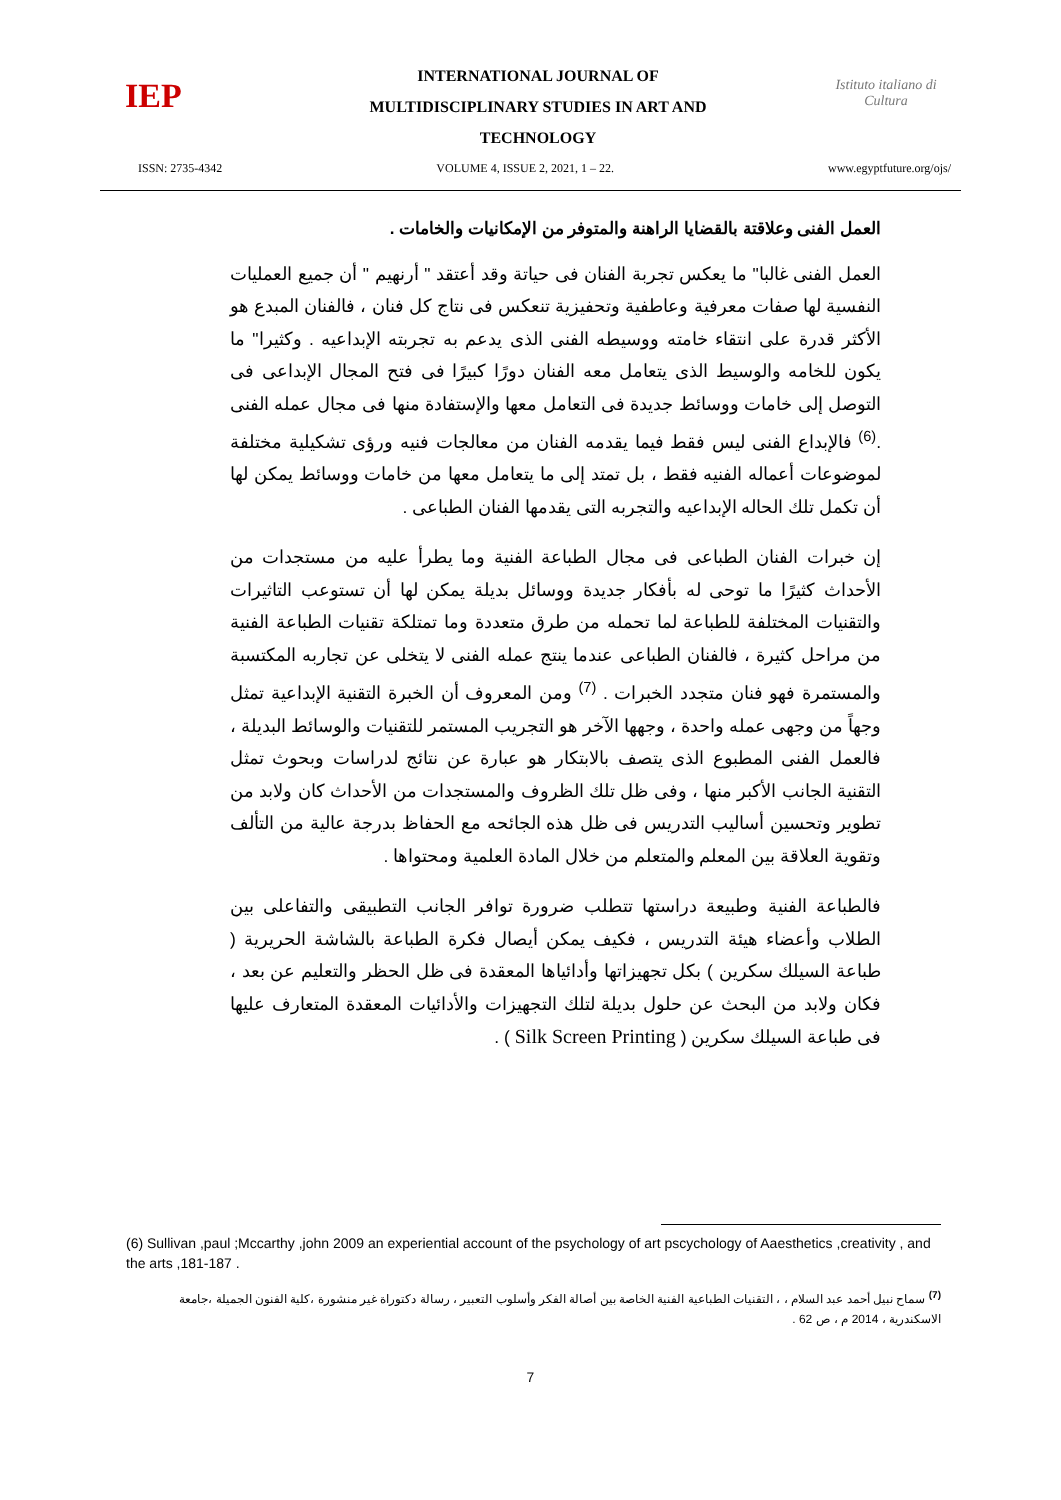IEP
INTERNATIONAL JOURNAL OF
MULTIDISCIPLINARY STUDIES IN ART AND
TECHNOLOGY
Istituto italiano di Cultura
ISSN: 2735-4342 VOLUME 4, ISSUE 2, 2021, 1 – 22. www.egyptfuture.org/ojs/
العمل الفنى وعلاقتة بالقضايا الراهنة والمتوفر من الإمكانيات والخامات .
العمل الفنى غالبا" ما يعكس تجربة الفنان فى حياتة وقد أعتقد " أرنهيم " أن جميع العمليات النفسية لها صفات معرفية وعاطفية وتحفيزية تنعكس فى نتاج كل فنان ، فالفنان المبدع هو الأكثر قدرة على انتقاء خامته ووسيطه الفنى الذى يدعم به تجربته الإبداعيه . وكثيرا" ما يكون للخامه والوسيط الذى يتعامل معه الفنان دورًا كبيرًا فى فتح المجال الإبداعى فى التوصل إلى خامات ووسائط جديدة فى التعامل معها والإستفادة منها فى مجال عمله الفنى .<sup>(6)</sup> فالإبداع الفنى ليس فقط فيما يقدمه الفنان من معالجات فنيه ورؤى تشكيلية مختلفة لموضوعات أعماله الفنيه فقط ، بل تمتد إلى ما يتعامل معها من خامات ووسائط يمكن لها أن تكمل تلك الحاله الإبداعيه والتجربه التى يقدمها الفنان الطباعى .
إن خبرات الفنان الطباعى فى مجال الطباعة الفنية وما يطرأ عليه من مستجدات من الأحداث كثيرًا ما توحى له بأفكار جديدة ووسائل بديلة يمكن لها أن تستوعب التاثيرات والتقنيات المختلفة للطباعة لما تحمله من طرق متعددة وما تمتلكة تقنيات الطباعة الفنية من مراحل كثيرة ، فالفنان الطباعى عندما ينتج عمله الفنى لا يتخلى عن تجاربه المكتسبة والمستمرة فهو فنان متجدد الخبرات . <sup>(7)</sup> ومن المعروف أن الخبرة التقنية الإبداعية تمثل وجهاً من وجهى عمله واحدة ، وجهها الآخر هو التجريب المستمر للتقنيات والوسائط البديلة ، فالعمل الفنى المطبوع الذى يتصف بالابتكار هو عبارة عن نتائج لدراسات وبحوث تمثل التقنية الجانب الأكبر منها ، وفى ظل تلك الظروف والمستجدات من الأحداث كان ولابد من تطوير وتحسين أساليب التدريس فى ظل هذه الجائحه مع الحفاظ بدرجة عالية من التألف وتقوية العلاقة بين المعلم والمتعلم من خلال المادة العلمية ومحتواها .
فالطباعة الفنية وطبيعة دراستها تتطلب ضرورة توافر الجانب التطبيقى والتفاعلى بين الطلاب وأعضاء هيئة التدريس ، فكيف يمكن أيصال فكرة الطباعة بالشاشة الحريرية ( طباعة السيلك سكرين ) بكل تجهيزاتها وأدائياها المعقدة فى ظل الحظر والتعليم عن بعد ، فكان ولابد من البحث عن حلول بديلة لتلك التجهيزات والأدائيات المعقدة المتعارف عليها فى طباعة السيلك سكرين ( Silk Screen Printing ) .
(6) Sullivan ,paul ;Mccarthy ,john 2009 an experiential account of the psychology of art pscychology of Aaesthetics ,creativity , and the arts ,181-187 .
<sup>(7)</sup> سماح نبيل أحمد عبد السلام ، ، التقنيات الطباعية الفنية الخاصة بين أصالة الفكر وأسلوب التعبير ، رسالة دكتوراة غير منشورة ،كلية الفنون الجميلة ،جامعة الاسكندرية ، 2014 م ، ص 62 .
7